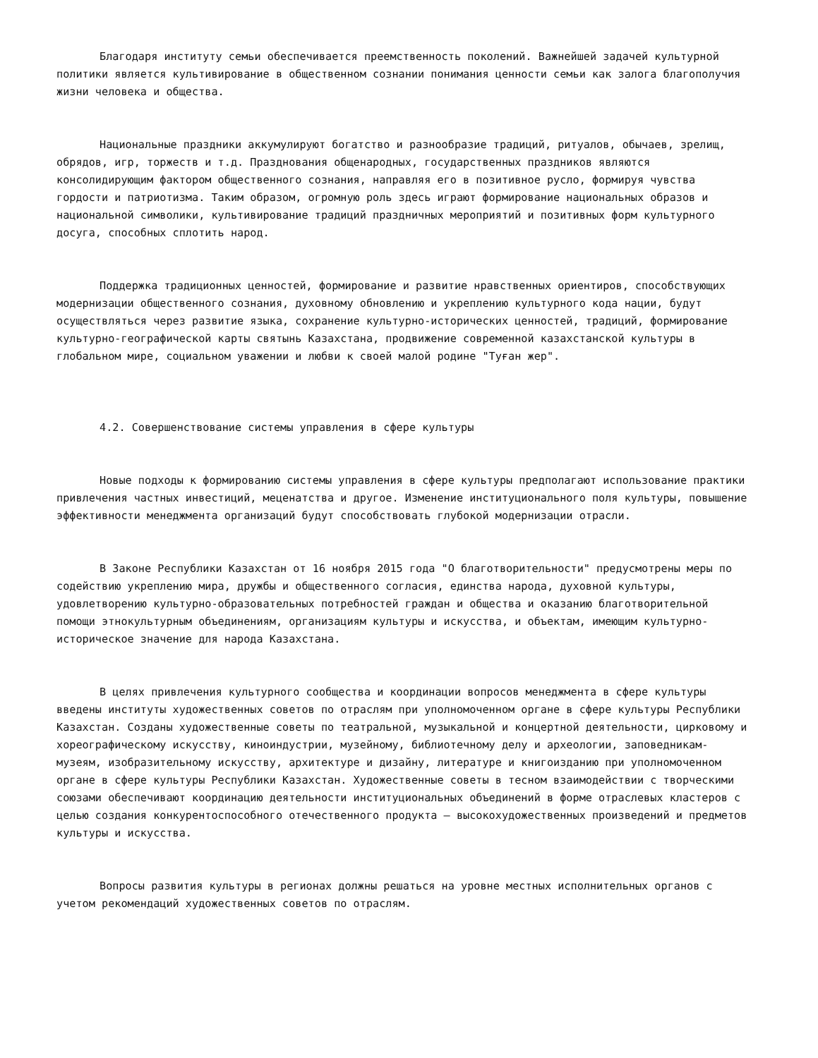Благодаря институту семьи обеспечивается преемственность поколений. Важнейшей задачей культурной политики является культивирование в общественном сознании понимания ценности семьи как залога благополучия жизни человека и общества.
Национальные праздники аккумулируют богатство и разнообразие традиций, ритуалов, обычаев, зрелищ, обрядов, игр, торжеств и т.д. Празднования общенародных, государственных праздников являются консолидирующим фактором общественного сознания, направляя его в позитивное русло, формируя чувства гордости и патриотизма. Таким образом, огромную роль здесь играют формирование национальных образов и национальной символики, культивирование традиций праздничных мероприятий и позитивных форм культурного досуга, способных сплотить народ.
Поддержка традиционных ценностей, формирование и развитие нравственных ориентиров, способствующих модернизации общественного сознания, духовному обновлению и укреплению культурного кода нации, будут осуществляться через развитие языка, сохранение культурно-исторических ценностей, традиций, формирование культурно-географической карты святынь Казахстана, продвижение современной казахстанской культуры в глобальном мире, социальном уважении и любви к своей малой родине "Туған жер".
4.2. Совершенствование системы управления в сфере культуры
Новые подходы к формированию системы управления в сфере культуры предполагают использование практики привлечения частных инвестиций, меценатства и другое. Изменение институционального поля культуры, повышение эффективности менеджмента организаций будут способствовать глубокой модернизации отрасли.
В Законе Республики Казахстан от 16 ноября 2015 года "О благотворительности" предусмотрены меры по содействию укреплению мира, дружбы и общественного согласия, единства народа, духовной культуры, удовлетворению культурно-образовательных потребностей граждан и общества и оказанию благотворительной помощи этнокультурным объединениям, организациям культуры и искусства, и объектам, имеющим культурно-историческое значение для народа Казахстана.
В целях привлечения культурного сообщества и координации вопросов менеджмента в сфере культуры введены институты художественных советов по отраслям при уполномоченном органе в сфере культуры Республики Казахстан. Созданы художественные советы по театральной, музыкальной и концертной деятельности, цирковому и хореографическому искусству, киноиндустрии, музейному, библиотечному делу и археологии, заповедникам-музеям, изобразительному искусству, архитектуре и дизайну, литературе и книгоизданию при уполномоченном органе в сфере культуры Республики Казахстан. Художественные советы в тесном взаимодействии с творческими союзами обеспечивают координацию деятельности институциональных объединений в форме отраслевых кластеров с целью создания конкурентоспособного отечественного продукта – высокохудожественных произведений и предметов культуры и искусства.
Вопросы развития культуры в регионах должны решаться на уровне местных исполнительных органов с учетом рекомендаций художественных советов по отраслям.